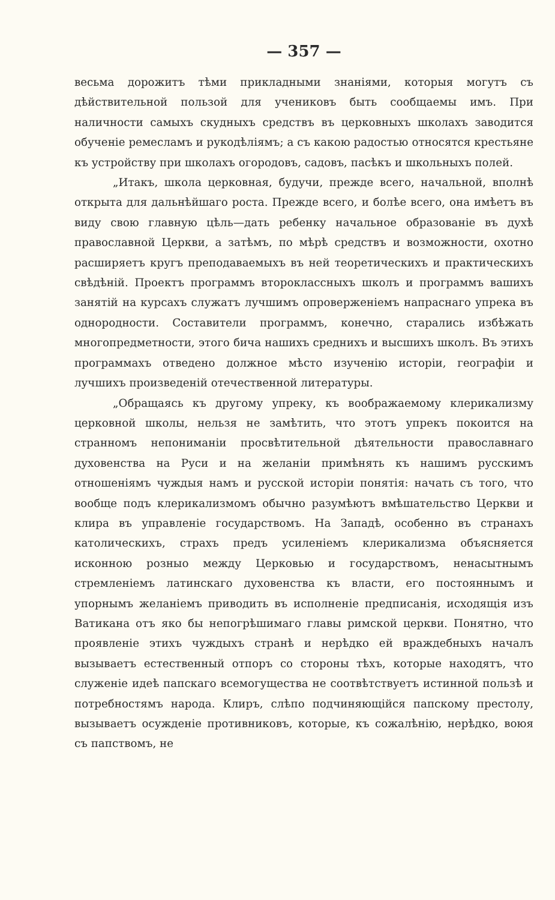— 357 —
весьма дорожитъ тѣми прикладными знаніями, которыя могутъ съ дѣйствительной пользой для учениковъ быть сообщаемы имъ. При наличности самыхъ скудныхъ средствъ въ церковныхъ школахъ заводится обученіе ремесламъ и рукодѣліямъ; а съ какою радостью относятся крестьяне къ устройству при школахъ огородовъ, садовъ, пасѣкъ и школьныхъ полей.
„Итакъ, школа церковная, будучи, прежде всего, начальной, вполнѣ открыта для дальнѣйшаго роста. Прежде всего, и болѣе всего, она имѣетъ въ виду свою главную цѣль—дать ребенку начальное образованіе въ духѣ православной Церкви, а затѣмъ, по мѣрѣ средствъ и возможности, охотно расширяетъ кругъ преподаваемыхъ въ ней теоретическихъ и практическихъ свѣдѣній. Проектъ программъ второклассныхъ школъ и программъ вашихъ занятій на курсахъ служатъ лучшимъ опроверженіемъ напраснаго упрека въ однородности. Составители программъ, конечно, старались избѣжать многопредметности, этого бича нашихъ среднихъ и высшихъ школъ. Въ этихъ программахъ отведено должное мѣсто изученію исторіи, географіи и лучшихъ произведеній отечественной литературы.
„Обращаясь къ другому упреку, къ воображаемому клерикализму церковной школы, нельзя не замѣтить, что этотъ упрекъ покоится на странномъ непониманіи просвѣтительной дѣятельности православнаго духовенства на Руси и на желаніи примѣнять къ нашимъ русскимъ отношеніямъ чуждыя намъ и русской исторіи понятія: начать съ того, что вообще подъ клерикализмомъ обычно разумѣютъ вмѣшательство Церкви и клира въ управленіе государствомъ. На Западѣ, особенно въ странахъ католическихъ, страхъ предъ усиленіемъ клерикализма объясняется исконною розныо между Церковью и государствомъ, ненасытнымъ стремленіемъ латинскаго духовенства къ власти, его постояннымъ и упорнымъ желаніемъ приводить въ исполненіе предписанія, исходящія изъ Ватикана отъ яко бы непогрѣшимаго главы римской церкви. Понятно, что проявленіе этихъ чуждыхъ странѣ и нерѣдко ей враждебныхъ началъ вызываетъ естественный отпоръ со стороны тѣхъ, которые находятъ, что служеніе идеѣ папскаго всемогущества не соотвѣтствуетъ истинной пользѣ и потребностямъ народа. Клиръ, слѣпо подчиняющійся папскому престолу, вызываетъ осужденіе противниковъ, которые, къ сожалѣнію, нерѣдко, воюя съ папствомъ, не